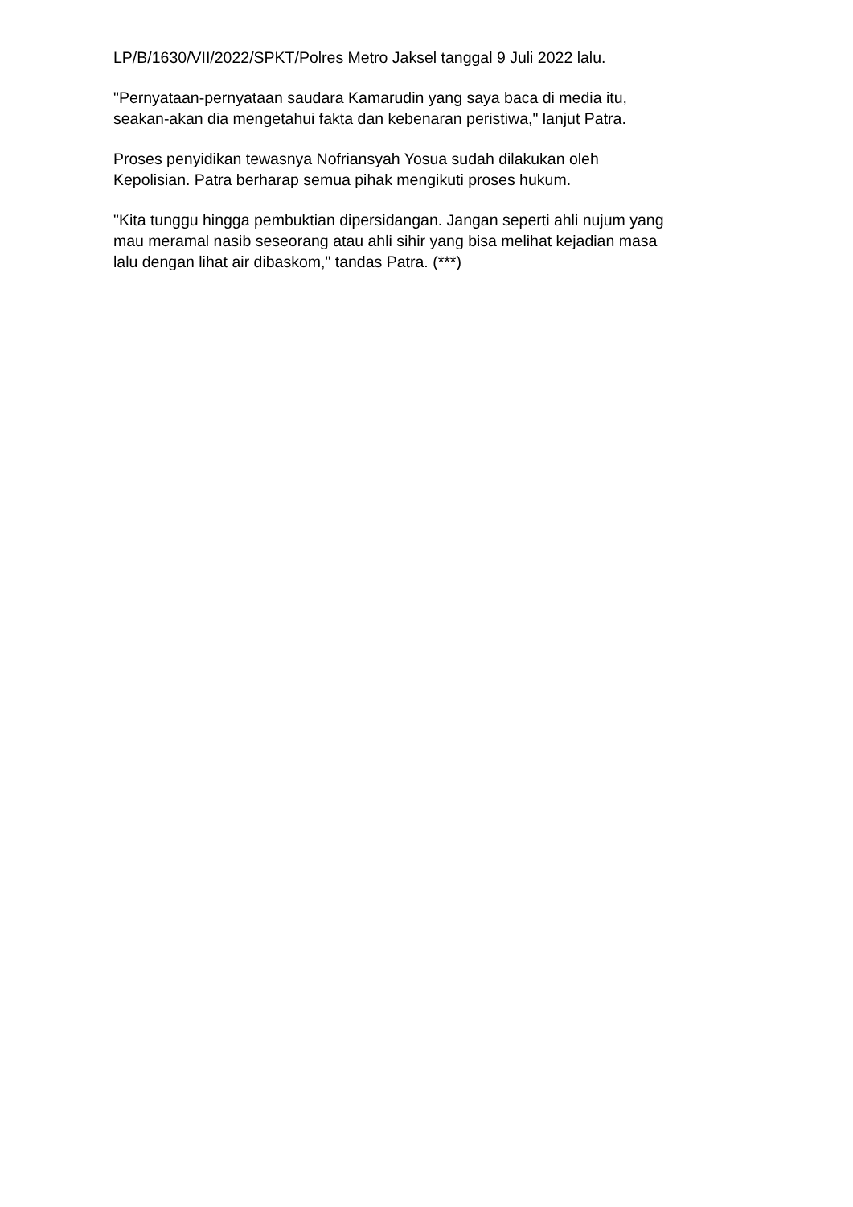LP/B/1630/VII/2022/SPKT/Polres Metro Jaksel tanggal 9 Juli 2022 lalu.
"Pernyataan-pernyataan saudara Kamarudin yang saya baca di media itu,
seakan-akan dia mengetahui fakta dan kebenaran peristiwa," lanjut Patra.
Proses penyidikan tewasnya Nofriansyah Yosua sudah dilakukan oleh
Kepolisian. Patra berharap semua pihak mengikuti proses hukum.
"Kita tunggu hingga pembuktian dipersidangan. Jangan seperti ahli nujum yang
mau meramal nasib seseorang atau ahli sihir yang bisa melihat kejadian masa
lalu dengan lihat air dibaskom," tandas Patra. (***)